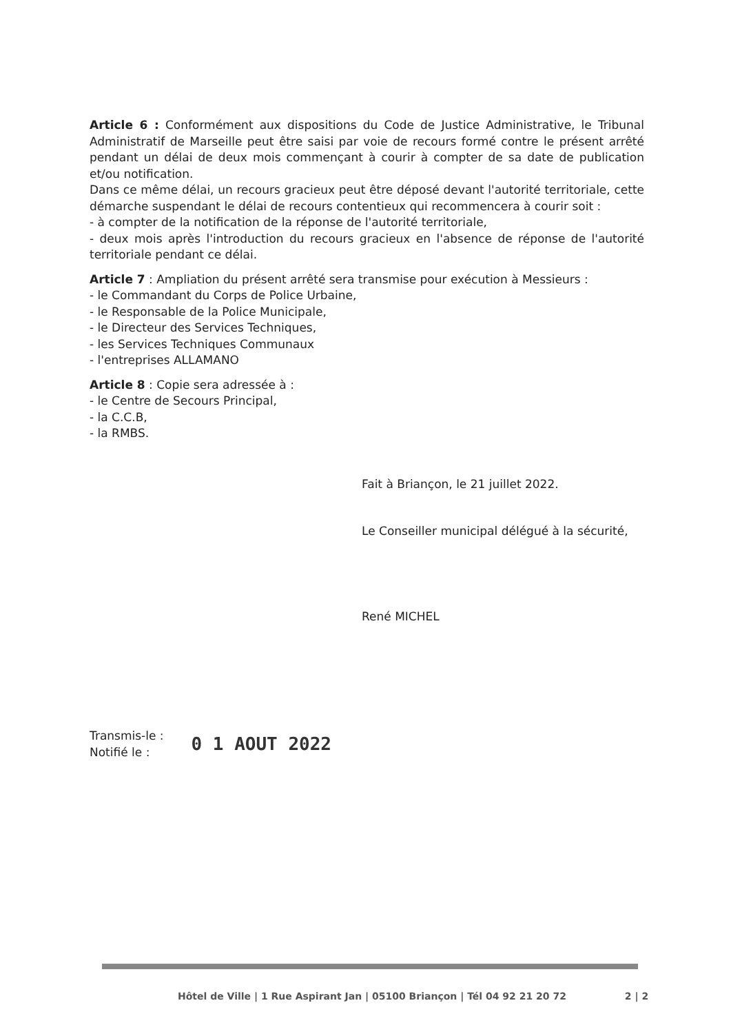Article 6 : Conformément aux dispositions du Code de Justice Administrative, le Tribunal Administratif de Marseille peut être saisi par voie de recours formé contre le présent arrêté pendant un délai de deux mois commençant à courir à compter de sa date de publication et/ou notification.
Dans ce même délai, un recours gracieux peut être déposé devant l'autorité territoriale, cette démarche suspendant le délai de recours contentieux qui recommencera à courir soit :
- à compter de la notification de la réponse de l'autorité territoriale,
- deux mois après l'introduction du recours gracieux en l'absence de réponse de l'autorité territoriale pendant ce délai.
Article 7 : Ampliation du présent arrêté sera transmise pour exécution à Messieurs :
- le Commandant du Corps de Police Urbaine,
- le Responsable de la Police Municipale,
- le Directeur des Services Techniques,
- les Services Techniques Communaux
- l'entreprises ALLAMANO
Article 8 : Copie sera adressée à :
- le Centre de Secours Principal,
- la C.C.B,
- la RMBS.
Fait à Briançon, le 21 juillet 2022.
Le Conseiller municipal délégué à la sécurité,
René MICHEL
Transmis-le :
Notifié le :
0 1 AOUT 2022
Hôtel de Ville | 1 Rue Aspirant Jan | 05100 Briançon | Tél 04 92 21 20 72 2 | 2